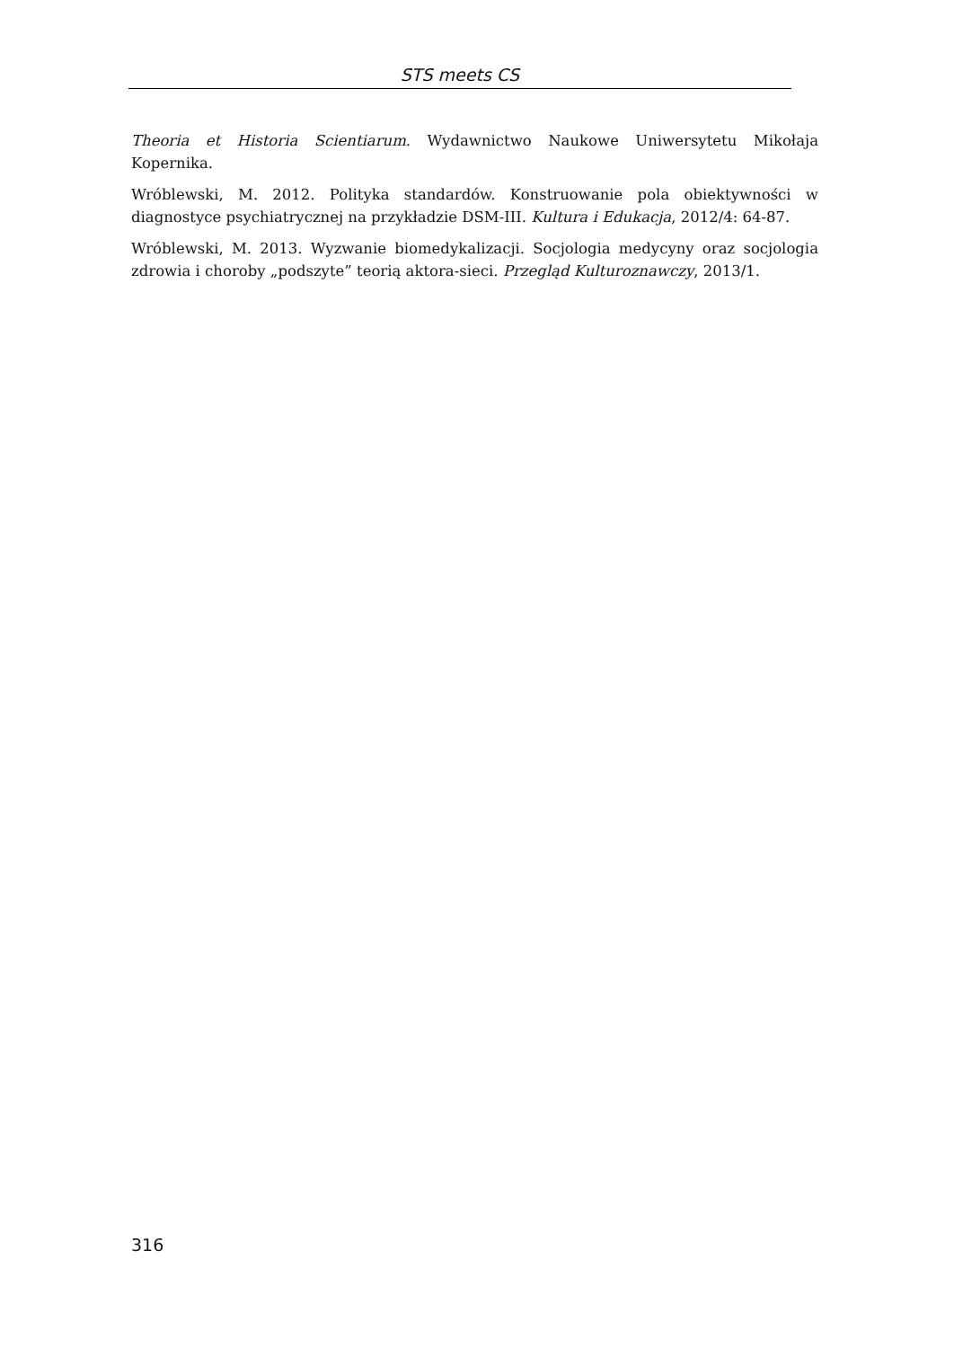STS meets CS
Theoria et Historia Scientiarum. Wydawnictwo Naukowe Uniwersytetu Mikołaja Kopernika.
Wróblewski, M. 2012. Polityka standardów. Konstruowanie pola obiektywności w diagnostyce psychiatrycznej na przykładzie DSM-III. Kultura i Edukacja, 2012/4: 64-87.
Wróblewski, M. 2013. Wyzwanie biomedykalizacji. Socjologia medycyny oraz socjologia zdrowia i choroby „podszyte” teorią aktora-sieci. Przegląd Kulturoznawczy, 2013/1.
316